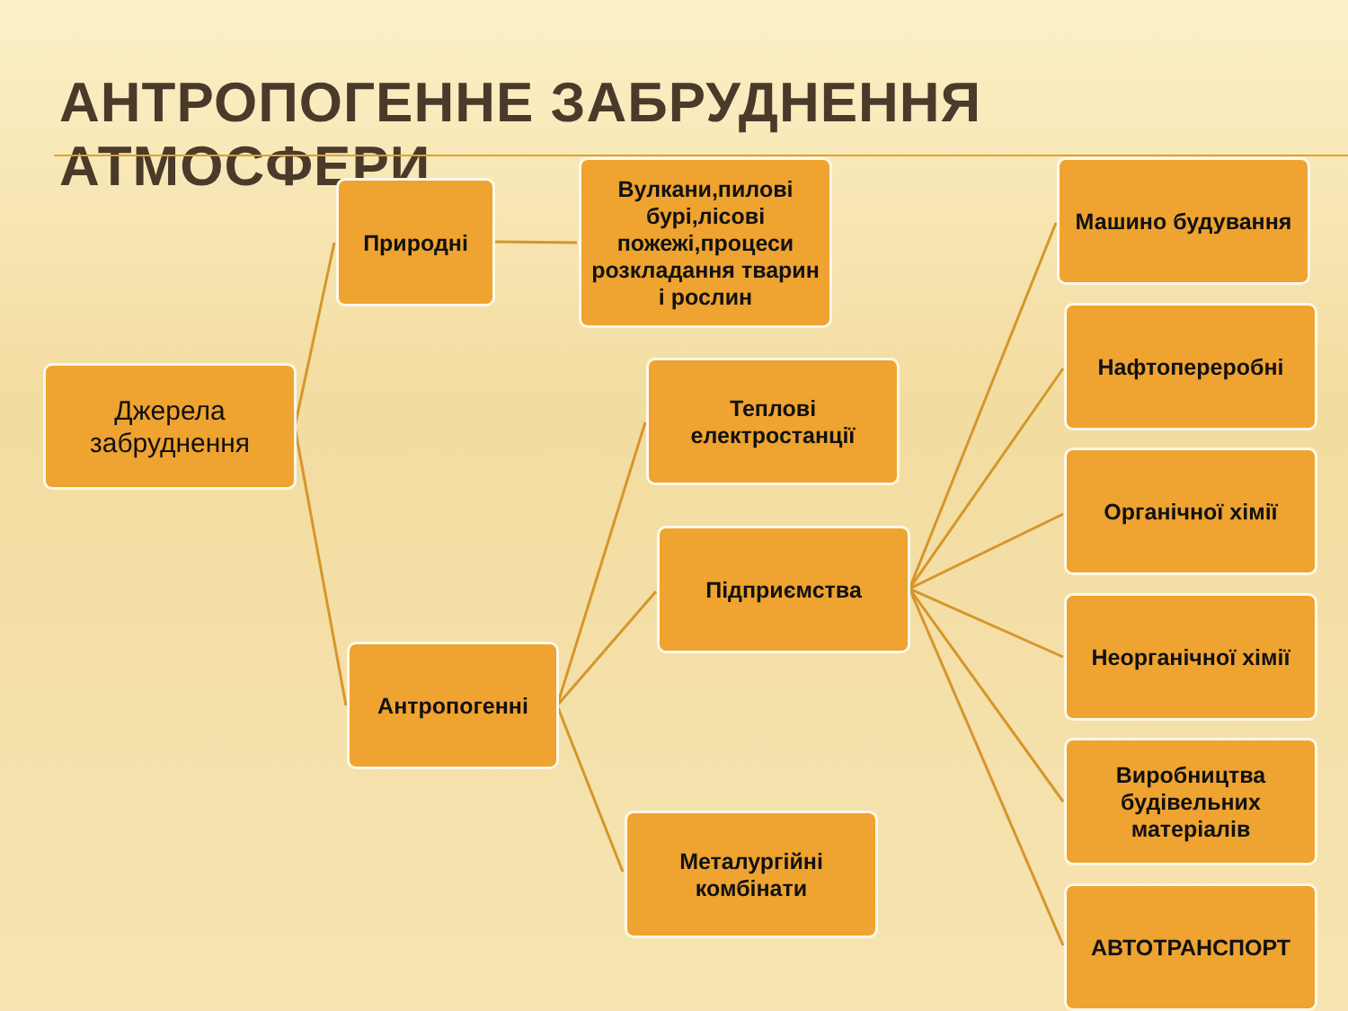АНТРОПОГЕННЕ ЗАБРУДНЕННЯ АТМОСФЕРИ
Джерела забруднення
Природні
Вулкани,пилові бурі,лісові пожежі,процеси розкладання тварин і рослин
Антропогенні
Теплові електростанції
Підприємства
Металургійні комбінати
Машино будування
Нафтопереробні
Органічної хімії
Неорганічної хімії
Виробництва будівельних матеріалів
АВТОТРАНСПОРТ